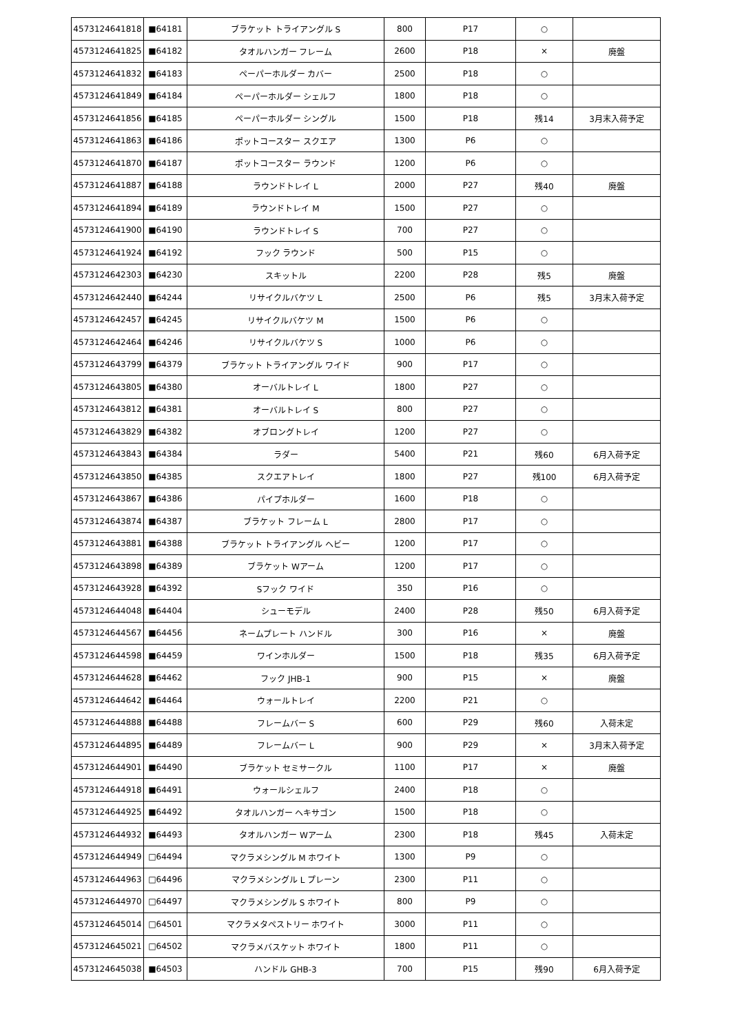| 4573124641818 | ■64181 | ブラケット トライアングル S | 800 | P17 | ○ | |
| 4573124641825 | ■64182 | タオルハンガー フレーム | 2600 | P18 | × | 廃盤 |
| 4573124641832 | ■64183 | ペーパーホルダー カバー | 2500 | P18 | ○ | |
| 4573124641849 | ■64184 | ペーパーホルダー シェルフ | 1800 | P18 | ○ | |
| 4573124641856 | ■64185 | ペーパーホルダー シングル | 1500 | P18 | 残14 | 3月末入荷予定 |
| 4573124641863 | ■64186 | ポットコースター スクエア | 1300 | P6 | ○ | |
| 4573124641870 | ■64187 | ポットコースター ラウンド | 1200 | P6 | ○ | |
| 4573124641887 | ■64188 | ラウンドトレイ L | 2000 | P27 | 残40 | 廃盤 |
| 4573124641894 | ■64189 | ラウンドトレイ M | 1500 | P27 | ○ | |
| 4573124641900 | ■64190 | ラウンドトレイ S | 700 | P27 | ○ | |
| 4573124641924 | ■64192 | フック ラウンド | 500 | P15 | ○ | |
| 4573124642303 | ■64230 | スキットル | 2200 | P28 | 残5 | 廃盤 |
| 4573124642440 | ■64244 | リサイクルバケツ L | 2500 | P6 | 残5 | 3月末入荷予定 |
| 4573124642457 | ■64245 | リサイクルバケツ M | 1500 | P6 | ○ | |
| 4573124642464 | ■64246 | リサイクルバケツ S | 1000 | P6 | ○ | |
| 4573124643799 | ■64379 | ブラケット トライアングル ワイド | 900 | P17 | ○ | |
| 4573124643805 | ■64380 | オーバルトレイ L | 1800 | P27 | ○ | |
| 4573124643812 | ■64381 | オーバルトレイ S | 800 | P27 | ○ | |
| 4573124643829 | ■64382 | オブロングトレイ | 1200 | P27 | ○ | |
| 4573124643843 | ■64384 | ラダー | 5400 | P21 | 残60 | 6月入荷予定 |
| 4573124643850 | ■64385 | スクエアトレイ | 1800 | P27 | 残100 | 6月入荷予定 |
| 4573124643867 | ■64386 | パイプホルダー | 1600 | P18 | ○ | |
| 4573124643874 | ■64387 | ブラケット フレーム L | 2800 | P17 | ○ | |
| 4573124643881 | ■64388 | ブラケット トライアングル ヘビー | 1200 | P17 | ○ | |
| 4573124643898 | ■64389 | ブラケット Wアーム | 1200 | P17 | ○ | |
| 4573124643928 | ■64392 | Sフック ワイド | 350 | P16 | ○ | |
| 4573124644048 | ■64404 | シューモデル | 2400 | P28 | 残50 | 6月入荷予定 |
| 4573124644567 | ■64456 | ネームプレート ハンドル | 300 | P16 | × | 廃盤 |
| 4573124644598 | ■64459 | ワインホルダー | 1500 | P18 | 残35 | 6月入荷予定 |
| 4573124644628 | ■64462 | フック JHB-1 | 900 | P15 | × | 廃盤 |
| 4573124644642 | ■64464 | ウォールトレイ | 2200 | P21 | ○ | |
| 4573124644888 | ■64488 | フレームバー S | 600 | P29 | 残60 | 入荷未定 |
| 4573124644895 | ■64489 | フレームバー L | 900 | P29 | × | 3月末入荷予定 |
| 4573124644901 | ■64490 | ブラケット セミサークル | 1100 | P17 | × | 廃盤 |
| 4573124644918 | ■64491 | ウォールシェルフ | 2400 | P18 | ○ | |
| 4573124644925 | ■64492 | タオルハンガー ヘキサゴン | 1500 | P18 | ○ | |
| 4573124644932 | ■64493 | タオルハンガー Wアーム | 2300 | P18 | 残45 | 入荷未定 |
| 4573124644949 | □64494 | マクラメシングル M ホワイト | 1300 | P9 | ○ | |
| 4573124644963 | □64496 | マクラメシングル L プレーン | 2300 | P11 | ○ | |
| 4573124644970 | □64497 | マクラメシングル S ホワイト | 800 | P9 | ○ | |
| 4573124645014 | □64501 | マクラメタペストリー ホワイト | 3000 | P11 | ○ | |
| 4573124645021 | □64502 | マクラメバスケット ホワイト | 1800 | P11 | ○ | |
| 4573124645038 | ■64503 | ハンドル GHB-3 | 700 | P15 | 残90 | 6月入荷予定 |